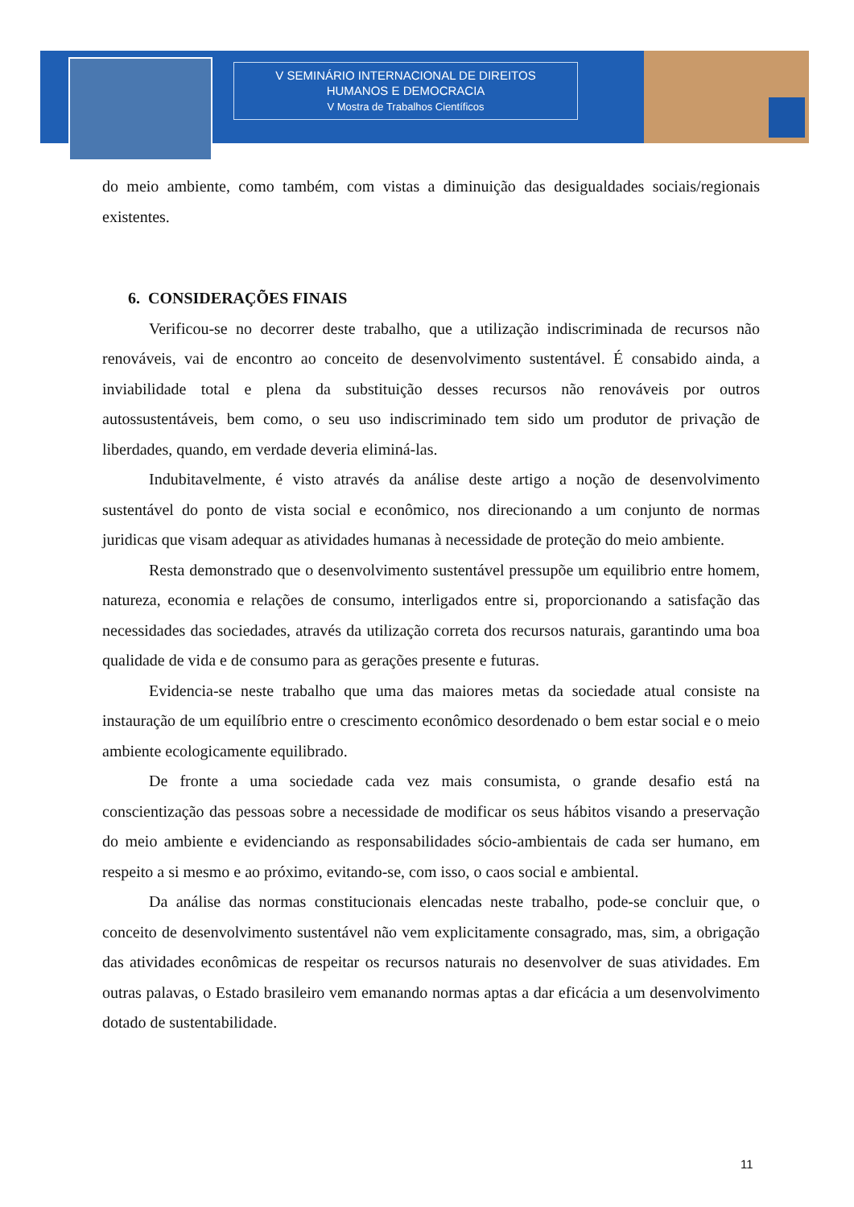V SEMINÁRIO INTERNACIONAL DE DIREITOS
HUMANOS E DEMOCRACIA
V Mostra de Trabalhos Científicos
do meio ambiente, como também, com vistas a diminuição das desigualdades sociais/regionais existentes.
6. CONSIDERAÇÕES FINAIS
Verificou-se no decorrer deste trabalho, que a utilização indiscriminada de recursos não renováveis, vai de encontro ao conceito de desenvolvimento sustentável. É consabido ainda, a inviabilidade total e plena da substituição desses recursos não renováveis por outros autossustentáveis, bem como, o seu uso indiscriminado tem sido um produtor de privação de liberdades, quando, em verdade deveria eliminá-las.
Indubitavelmente, é visto através da análise deste artigo a noção de desenvolvimento sustentável do ponto de vista social e econômico, nos direcionando a um conjunto de normas juridicas que visam adequar as atividades humanas à necessidade de proteção do meio ambiente.
Resta demonstrado que o desenvolvimento sustentável pressupõe um equilibrio entre homem, natureza, economia e relações de consumo, interligados entre si, proporcionando a satisfação das necessidades das sociedades, através da utilização correta dos recursos naturais, garantindo uma boa qualidade de vida e de consumo para as gerações presente e futuras.
Evidencia-se neste trabalho que uma das maiores metas da sociedade atual consiste na instauração de um equilíbrio entre o crescimento econômico desordenado o bem estar social e o meio ambiente ecologicamente equilibrado.
De fronte a uma sociedade cada vez mais consumista, o grande desafio está na conscientização das pessoas sobre a necessidade de modificar os seus hábitos visando a preservação do meio ambiente e evidenciando as responsabilidades sócio-ambientais de cada ser humano, em respeito a si mesmo e ao próximo, evitando-se, com isso, o caos social e ambiental.
Da análise das normas constitucionais elencadas neste trabalho, pode-se concluir que, o conceito de desenvolvimento sustentável não vem explicitamente consagrado, mas, sim, a obrigação das atividades econômicas de respeitar os recursos naturais no desenvolver de suas atividades. Em outras palavas, o Estado brasileiro vem emanando normas aptas a dar eficácia a um desenvolvimento dotado de sustentabilidade.
11